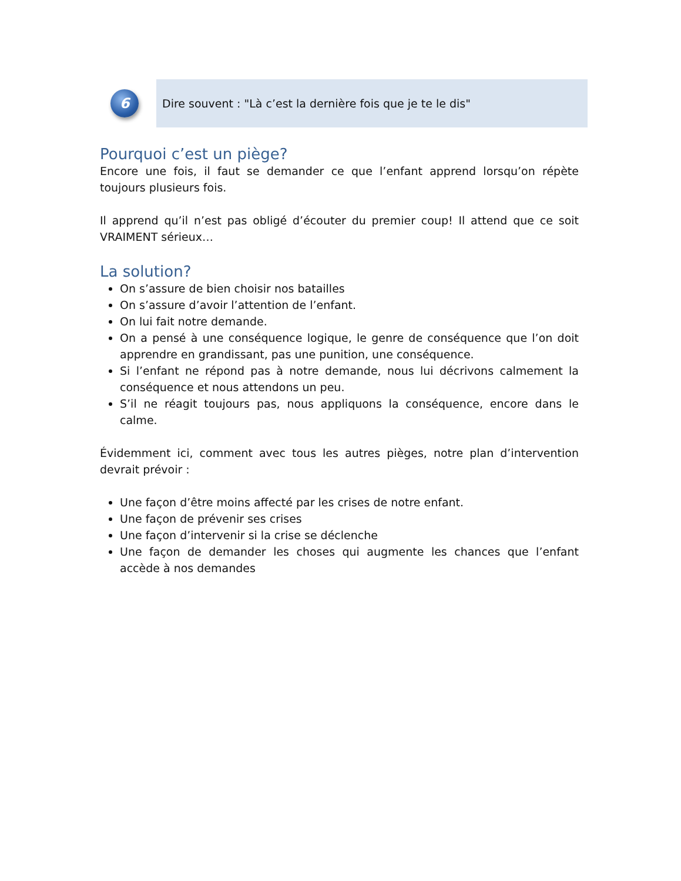6
Dire souvent : "Là c’est la dernière fois que je te le dis"
Pourquoi c’est un piège?
Encore une fois, il faut se demander ce que l’enfant apprend lorsqu’on répète toujours plusieurs fois.
Il apprend qu’il n’est pas obligé d’écouter du premier coup! Il attend que ce soit VRAIMENT sérieux…
La solution?
On s’assure de bien choisir nos batailles
On s’assure d’avoir l’attention de l’enfant.
On lui fait notre demande.
On a pensé à une conséquence logique, le genre de conséquence que l’on doit apprendre en grandissant, pas une punition, une conséquence.
Si l’enfant ne répond pas à notre demande, nous lui décrivons calmement la conséquence et nous attendons un peu.
S’il ne réagit toujours pas, nous appliquons la conséquence, encore dans le calme.
Évidemment ici, comment avec tous les autres pièges, notre plan d’intervention devrait prévoir :
Une façon d’être moins affecté par les crises de notre enfant.
Une façon de prévenir ses crises
Une façon d’intervenir si la crise se déclenche
Une façon de demander les choses qui augmente les chances que l’enfant accède à nos demandes